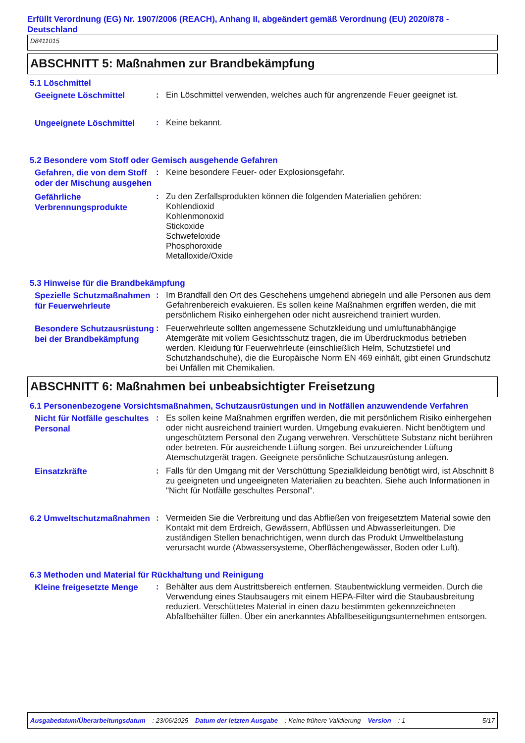Erfüllt Verordnung (EG) Nr. 1907/2006 (REACH), Anhang II, abgeändert gemäß Verordnung (EU) 2020/878 - Deutschland
D8411015
ABSCHNITT 5: Maßnahmen zur Brandbekämpfung
5.1 Löschmittel
Geeignete Löschmittel
: Ein Löschmittel verwenden, welches auch für angrenzende Feuer geeignet ist.
Ungeeignete Löschmittel
: Keine bekannt.
5.2 Besondere vom Stoff oder Gemisch ausgehende Gefahren
Gefahren, die von dem Stoff oder der Mischung ausgehen
: Keine besondere Feuer- oder Explosionsgefahr.
Gefährliche Verbrennungsprodukte
: Zu den Zerfallsprodukten können die folgenden Materialien gehören:
Kohlendioxid
Kohlenmonoxid
Stickoxide
Schwefeloxide
Phosphoroxide
Metalloxide/Oxide
5.3 Hinweise für die Brandbekämpfung
Spezielle Schutzmaßnahmen für Feuerwehrleute
: Im Brandfall den Ort des Geschehens umgehend abriegeln und alle Personen aus dem Gefahrenbereich evakuieren. Es sollen keine Maßnahmen ergriffen werden, die mit persönlichem Risiko einhergehen oder nicht ausreichend trainiert wurden.
Besondere Schutzausrüstung bei der Brandbekämpfung
: Feuerwehrleute sollten angemessene Schutzkleidung und umluftunabhängige Atemgeräte mit vollem Gesichtsschutz tragen, die im Überdruckmodus betrieben werden. Kleidung für Feuerwehrleute (einschließlich Helm, Schutzstiefel und Schutzhandschuhe), die die Europäische Norm EN 469 einhält, gibt einen Grundschutz bei Unfällen mit Chemikalien.
ABSCHNITT 6: Maßnahmen bei unbeabsichtigter Freisetzung
6.1 Personenbezogene Vorsichtsmaßnahmen, Schutzausrüstungen und in Notfällen anzuwendende Verfahren
Nicht für Notfälle geschultes Personal
: Es sollen keine Maßnahmen ergriffen werden, die mit persönlichem Risiko einhergehen oder nicht ausreichend trainiert wurden. Umgebung evakuieren. Nicht benötigtem und ungeschütztem Personal den Zugang verwehren. Verschüttete Substanz nicht berühren oder betreten. Für ausreichende Lüftung sorgen. Bei unzureichender Lüftung Atemschutzgerät tragen. Geeignete persönliche Schutzausrüstung anlegen.
Einsatzkräfte
: Falls für den Umgang mit der Verschüttung Spezialkleidung benötigt wird, ist Abschnitt 8 zu geeigneten und ungeeigneten Materialien zu beachten. Siehe auch Informationen in "Nicht für Notfälle geschultes Personal".
6.2 Umweltschutzmaßnahmen
: Vermeiden Sie die Verbreitung und das Abfließen von freigesetztem Material sowie den Kontakt mit dem Erdreich, Gewässern, Abflüssen und Abwasserleitungen. Die zuständigen Stellen benachrichtigen, wenn durch das Produkt Umweltbelastung verursacht wurde (Abwassersysteme, Oberflächengewässer, Boden oder Luft).
6.3 Methoden und Material für Rückhaltung und Reinigung
Kleine freigesetzte Menge
: Behälter aus dem Austrittsbereich entfernen. Staubentwicklung vermeiden. Durch die Verwendung eines Staubsaugers mit einem HEPA-Filter wird die Staubausbreitung reduziert. Verschüttetes Material in einen dazu bestimmten gekennzeichneten Abfallbehälter füllen. Über ein anerkanntes Abfallbeseitigungsunternehmen entsorgen.
Ausgabedatum/Überarbeitungsdatum: 23/06/2025 Datum der letzten Ausgabe: Keine frühere Validierung Version: 1 5/17